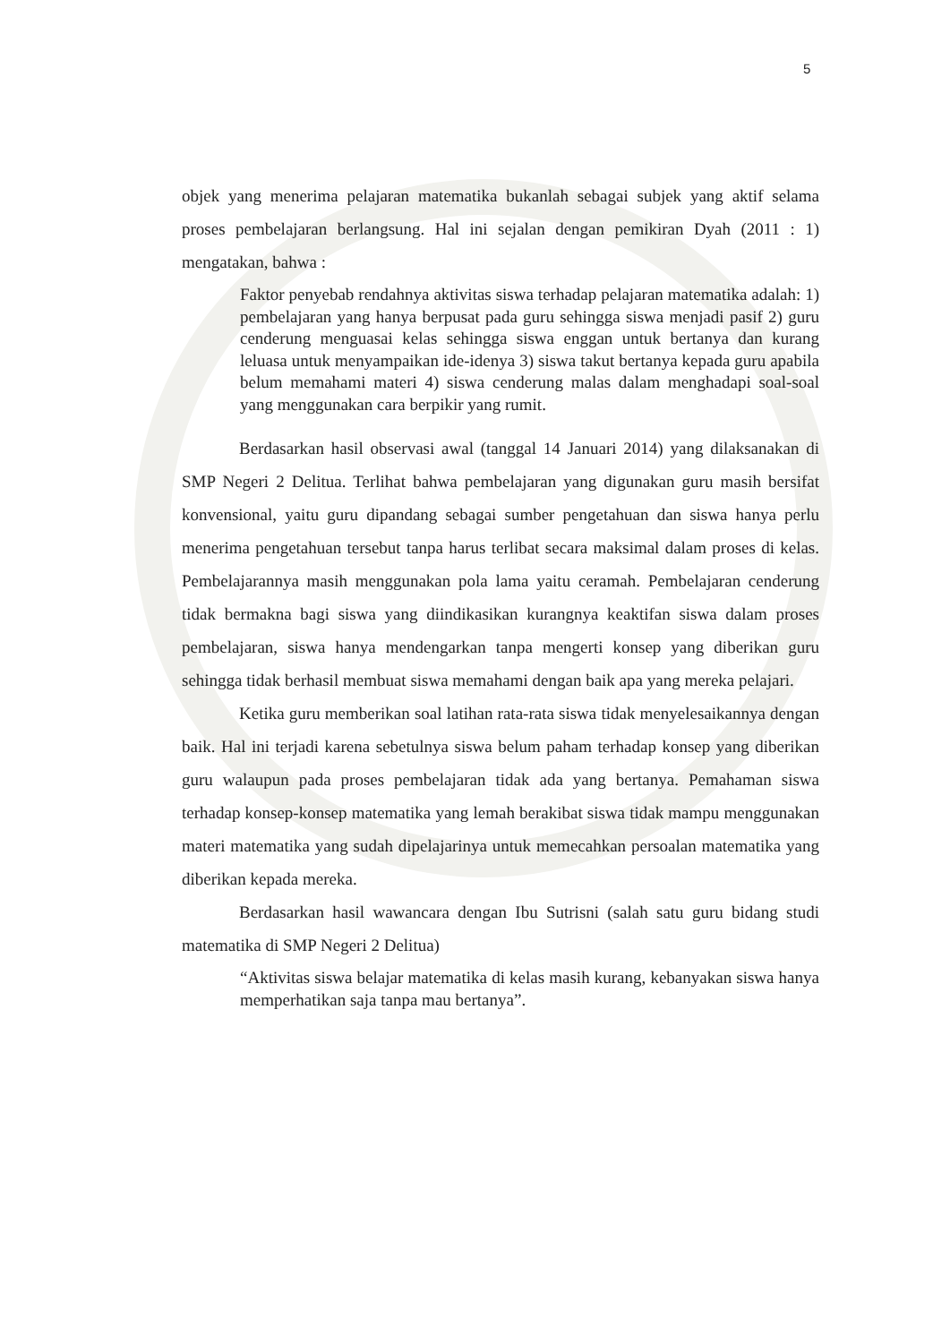5
objek yang menerima pelajaran matematika bukanlah sebagai subjek yang aktif selama proses pembelajaran berlangsung. Hal ini sejalan dengan pemikiran Dyah (2011 : 1) mengatakan, bahwa :
Faktor penyebab rendahnya aktivitas siswa terhadap pelajaran matematika adalah: 1) pembelajaran yang hanya berpusat pada guru sehingga siswa menjadi pasif 2) guru cenderung menguasai kelas sehingga siswa enggan untuk bertanya dan kurang leluasa untuk menyampaikan ide-idenya 3) siswa takut bertanya kepada guru apabila belum memahami materi 4) siswa cenderung malas dalam menghadapi soal-soal yang menggunakan cara berpikir yang rumit.
Berdasarkan hasil observasi awal (tanggal 14 Januari 2014) yang dilaksanakan di SMP Negeri 2 Delitua. Terlihat bahwa pembelajaran yang digunakan guru masih bersifat konvensional, yaitu guru dipandang sebagai sumber pengetahuan dan siswa hanya perlu menerima pengetahuan tersebut tanpa harus terlibat secara maksimal dalam proses di kelas. Pembelajarannya masih menggunakan pola lama yaitu ceramah. Pembelajaran cenderung tidak bermakna bagi siswa yang diindikasikan kurangnya keaktifan siswa dalam proses pembelajaran, siswa hanya mendengarkan tanpa mengerti konsep yang diberikan guru sehingga tidak berhasil membuat siswa memahami dengan baik apa yang mereka pelajari.
Ketika guru memberikan soal latihan rata-rata siswa tidak menyelesaikannya dengan baik. Hal ini terjadi karena sebetulnya siswa belum paham terhadap konsep yang diberikan guru walaupun pada proses pembelajaran tidak ada yang bertanya. Pemahaman siswa terhadap konsep-konsep matematika yang lemah berakibat siswa tidak mampu menggunakan materi matematika yang sudah dipelajarinya untuk memecahkan persoalan matematika yang diberikan kepada mereka.
Berdasarkan hasil wawancara dengan Ibu Sutrisni (salah satu guru bidang studi matematika di SMP Negeri 2 Delitua)
“Aktivitas siswa belajar matematika di kelas masih kurang, kebanyakan siswa hanya memperhatikan saja tanpa mau bertanya”.